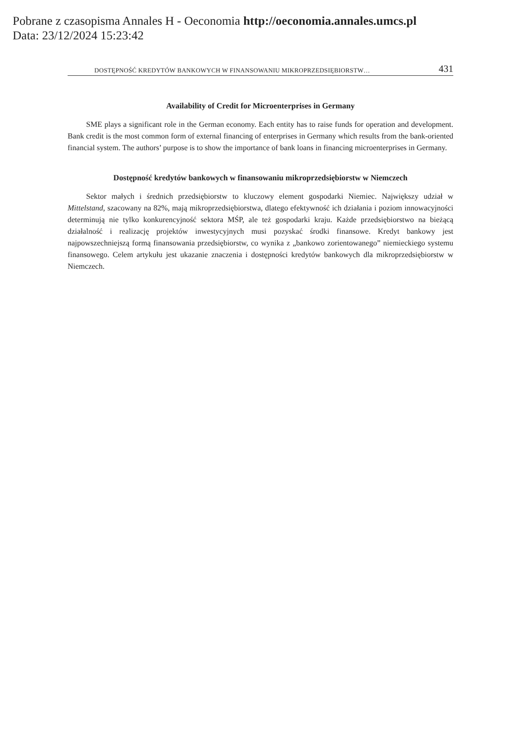Pobrane z czasopisma Annales H - Oeconomia http://oeconomia.annales.umcs.pl
Data: 23/12/2024 15:23:42
DOSTĘPNOŚĆ KREDYTÓW BANKOWYCH W FINANSOWANIU MIKROPRZEDSIĘBIORSTW… 431
Availability of Credit for Microenterprises in Germany
SME plays a significant role in the German economy. Each entity has to raise funds for operation and development. Bank credit is the most common form of external financing of enterprises in Germany which results from the bank-oriented financial system. The authors’ purpose is to show the importance of bank loans in financing microenterprises in Germany.
Dostępność kredytów bankowych w finansowaniu mikroprzedsiębiorstw w Niemczech
Sektor małych i średnich przedsiębiorstw to kluczowy element gospodarki Niemiec. Największy udział w Mittelstand, szacowany na 82%, mają mikroprzedsiębiorstwa, dlatego efektywność ich działania i poziom innowacyjności determinują nie tylko konkurencyjność sektora MŚP, ale też gospodarki kraju. Każde przedsiębiorstwo na bieżącą działalność i realizację projektów inwestycyjnych musi pozyskać środki finansowe. Kredyt bankowy jest najpowszechniejszą formą finansowania przedsiębiorstw, co wynika z „bankowo zorientowanego” niemieckiego systemu finansowego. Celem artykułu jest ukazanie znaczenia i dostępności kredytów bankowych dla mikroprzedsiębiorstw w Niemczech.